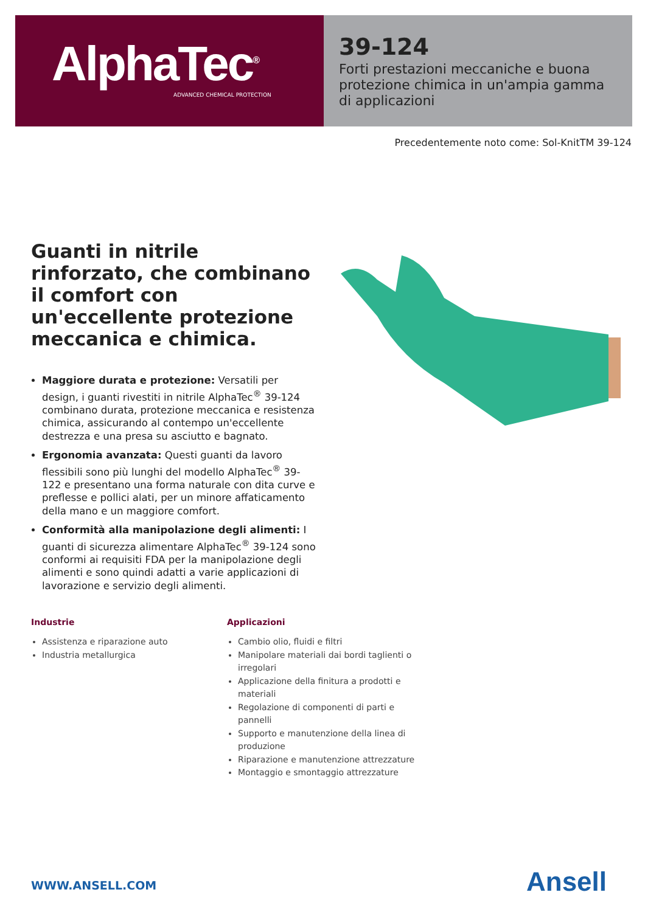AlphaTec<sup>®</sup>
ADVANCED CHEMICAL PROTECTION
39-124
Forti prestazioni meccaniche e buona protezione chimica in un'ampia gamma di applicazioni
Precedentemente noto come: Sol-KnitTM 39-124
Guanti in nitrile rinforzato, che combinano il comfort con un'eccellente protezione meccanica e chimica.
Maggiore durata e protezione: Versatili per design, i guanti rivestiti in nitrile AlphaTec<sup>®</sup> 39-124 combinano durata, protezione meccanica e resistenza chimica, assicurando al contempo un'eccellente destrezza e una presa su asciutto e bagnato.
Ergonomia avanzata: Questi guanti da lavoro flessibili sono più lunghi del modello AlphaTec<sup>®</sup> 39-122 e presentano una forma naturale con dita curve e preflesse e pollici alati, per un minore affaticamento della mano e un maggiore comfort.
Conformità alla manipolazione degli alimenti: I guanti di sicurezza alimentare AlphaTec<sup>®</sup> 39-124 sono conformi ai requisiti FDA per la manipolazione degli alimenti e sono quindi adatti a varie applicazioni di lavorazione e servizio degli alimenti.
Industrie
Assistenza e riparazione auto
Industria metallurgica
Applicazioni
Cambio olio, fluidi e filtri
Manipolare materiali dai bordi taglienti o irregolari
Applicazione della finitura a prodotti e materiali
Regolazione di componenti di parti e pannelli
Supporto e manutenzione della linea di produzione
Riparazione e manutenzione attrezzature
Montaggio e smontaggio attrezzature
WWW.ANSELL.COM Ansell